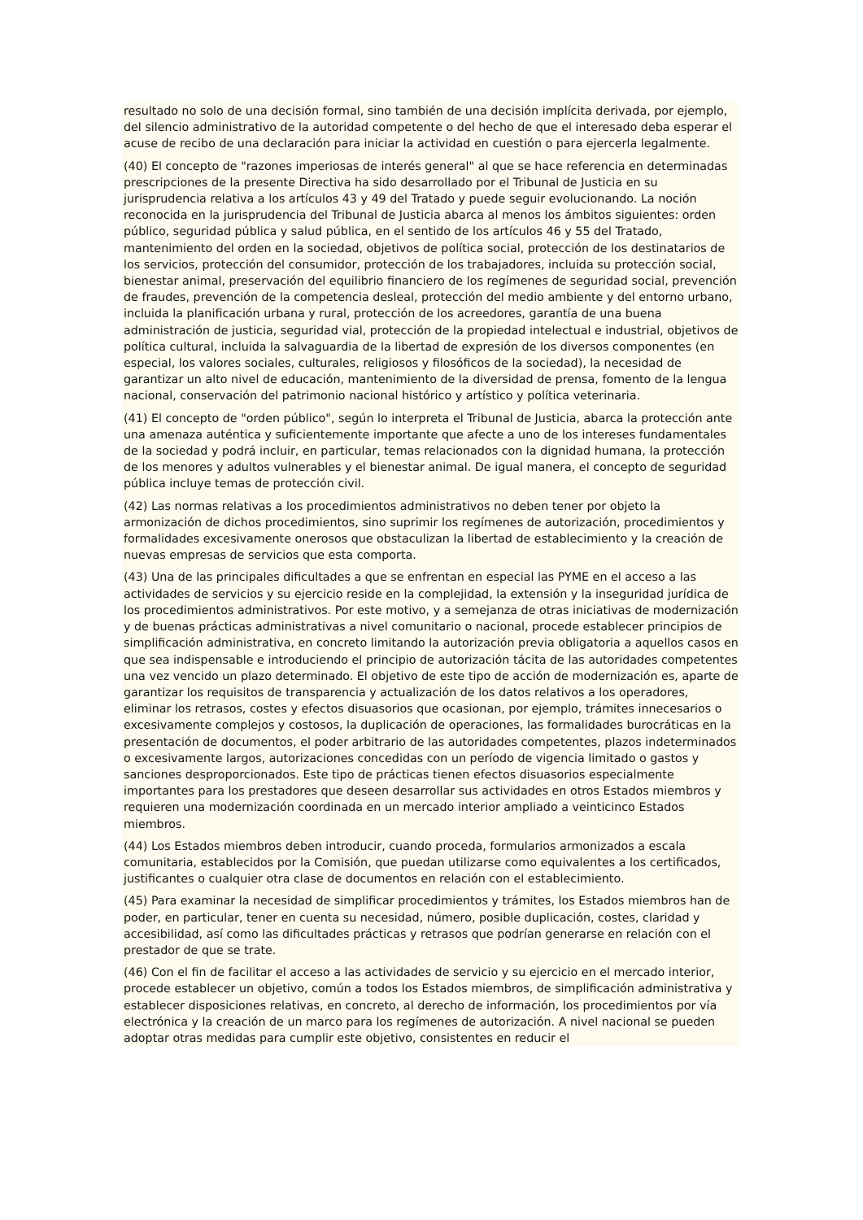resultado no solo de una decisión formal, sino también de una decisión implícita derivada, por ejemplo, del silencio administrativo de la autoridad competente o del hecho de que el interesado deba esperar el acuse de recibo de una declaración para iniciar la actividad en cuestión o para ejercerla legalmente.
(40) El concepto de "razones imperiosas de interés general" al que se hace referencia en determinadas prescripciones de la presente Directiva ha sido desarrollado por el Tribunal de Justicia en su jurisprudencia relativa a los artículos 43 y 49 del Tratado y puede seguir evolucionando. La noción reconocida en la jurisprudencia del Tribunal de Justicia abarca al menos los ámbitos siguientes: orden público, seguridad pública y salud pública, en el sentido de los artículos 46 y 55 del Tratado, mantenimiento del orden en la sociedad, objetivos de política social, protección de los destinatarios de los servicios, protección del consumidor, protección de los trabajadores, incluida su protección social, bienestar animal, preservación del equilibrio financiero de los regímenes de seguridad social, prevención de fraudes, prevención de la competencia desleal, protección del medio ambiente y del entorno urbano, incluida la planificación urbana y rural, protección de los acreedores, garantía de una buena administración de justicia, seguridad vial, protección de la propiedad intelectual e industrial, objetivos de política cultural, incluida la salvaguardia de la libertad de expresión de los diversos componentes (en especial, los valores sociales, culturales, religiosos y filosóficos de la sociedad), la necesidad de garantizar un alto nivel de educación, mantenimiento de la diversidad de prensa, fomento de la lengua nacional, conservación del patrimonio nacional histórico y artístico y política veterinaria.
(41) El concepto de "orden público", según lo interpreta el Tribunal de Justicia, abarca la protección ante una amenaza auténtica y suficientemente importante que afecte a uno de los intereses fundamentales de la sociedad y podrá incluir, en particular, temas relacionados con la dignidad humana, la protección de los menores y adultos vulnerables y el bienestar animal. De igual manera, el concepto de seguridad pública incluye temas de protección civil.
(42) Las normas relativas a los procedimientos administrativos no deben tener por objeto la armonización de dichos procedimientos, sino suprimir los regímenes de autorización, procedimientos y formalidades excesivamente onerosos que obstaculizan la libertad de establecimiento y la creación de nuevas empresas de servicios que esta comporta.
(43) Una de las principales dificultades a que se enfrentan en especial las PYME en el acceso a las actividades de servicios y su ejercicio reside en la complejidad, la extensión y la inseguridad jurídica de los procedimientos administrativos. Por este motivo, y a semejanza de otras iniciativas de modernización y de buenas prácticas administrativas a nivel comunitario o nacional, procede establecer principios de simplificación administrativa, en concreto limitando la autorización previa obligatoria a aquellos casos en que sea indispensable e introduciendo el principio de autorización tácita de las autoridades competentes una vez vencido un plazo determinado. El objetivo de este tipo de acción de modernización es, aparte de garantizar los requisitos de transparencia y actualización de los datos relativos a los operadores, eliminar los retrasos, costes y efectos disuasorios que ocasionan, por ejemplo, trámites innecesarios o excesivamente complejos y costosos, la duplicación de operaciones, las formalidades burocráticas en la presentación de documentos, el poder arbitrario de las autoridades competentes, plazos indeterminados o excesivamente largos, autorizaciones concedidas con un período de vigencia limitado o gastos y sanciones desproporcionados. Este tipo de prácticas tienen efectos disuasorios especialmente importantes para los prestadores que deseen desarrollar sus actividades en otros Estados miembros y requieren una modernización coordinada en un mercado interior ampliado a veinticinco Estados miembros.
(44) Los Estados miembros deben introducir, cuando proceda, formularios armonizados a escala comunitaria, establecidos por la Comisión, que puedan utilizarse como equivalentes a los certificados, justificantes o cualquier otra clase de documentos en relación con el establecimiento.
(45) Para examinar la necesidad de simplificar procedimientos y trámites, los Estados miembros han de poder, en particular, tener en cuenta su necesidad, número, posible duplicación, costes, claridad y accesibilidad, así como las dificultades prácticas y retrasos que podrían generarse en relación con el prestador de que se trate.
(46) Con el fin de facilitar el acceso a las actividades de servicio y su ejercicio en el mercado interior, procede establecer un objetivo, común a todos los Estados miembros, de simplificación administrativa y establecer disposiciones relativas, en concreto, al derecho de información, los procedimientos por vía electrónica y la creación de un marco para los regímenes de autorización. A nivel nacional se pueden adoptar otras medidas para cumplir este objetivo, consistentes en reducir el